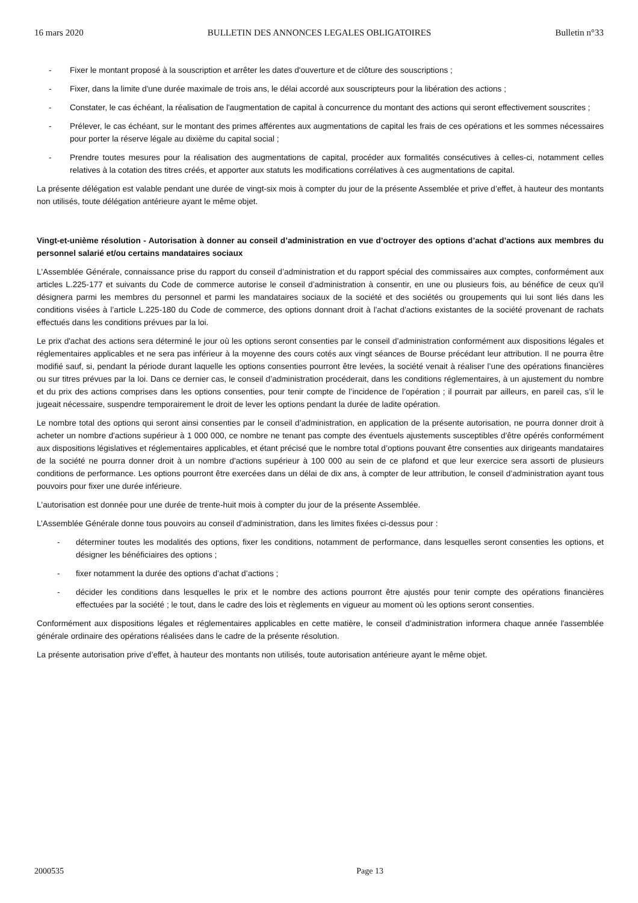16 mars 2020 BULLETIN DES ANNONCES LEGALES OBLIGATOIRES Bulletin n°33
- Fixer le montant proposé à la souscription et arrêter les dates d'ouverture et de clôture des souscriptions ;
- Fixer, dans la limite d'une durée maximale de trois ans, le délai accordé aux souscripteurs pour la libération des actions ;
- Constater, le cas échéant, la réalisation de l'augmentation de capital à concurrence du montant des actions qui seront effectivement souscrites ;
- Prélever, le cas échéant, sur le montant des primes afférentes aux augmentations de capital les frais de ces opérations et les sommes nécessaires pour porter la réserve légale au dixième du capital social ;
- Prendre toutes mesures pour la réalisation des augmentations de capital, procéder aux formalités consécutives à celles-ci, notamment celles relatives à la cotation des titres créés, et apporter aux statuts les modifications corrélatives à ces augmentations de capital.
La présente délégation est valable pendant une durée de vingt-six mois à compter du jour de la présente Assemblée et prive d’effet, à hauteur des montants non utilisés, toute délégation antérieure ayant le même objet.
Vingt-et-unième résolution - Autorisation à donner au conseil d’administration en vue d’octroyer des options d’achat d’actions aux membres du personnel salarié et/ou certains mandataires sociaux
L'Assemblée Générale, connaissance prise du rapport du conseil d’administration et du rapport spécial des commissaires aux comptes, conformément aux articles L.225-177 et suivants du Code de commerce autorise le conseil d’administration à consentir, en une ou plusieurs fois, au bénéfice de ceux qu’il désignera parmi les membres du personnel et parmi les mandataires sociaux de la société et des sociétés ou groupements qui lui sont liés dans les conditions visées à l’article L.225-180 du Code de commerce, des options donnant droit à l'achat d'actions existantes de la société provenant de rachats effectués dans les conditions prévues par la loi.
Le prix d'achat des actions sera déterminé le jour où les options seront consenties par le conseil d’administration conformément aux dispositions légales et réglementaires applicables et ne sera pas inférieur à la moyenne des cours cotés aux vingt séances de Bourse précédant leur attribution. Il ne pourra être modifié sauf, si, pendant la période durant laquelle les options consenties pourront être levées, la société venait à réaliser l’une des opérations financières ou sur titres prévues par la loi. Dans ce dernier cas, le conseil d’administration procéderait, dans les conditions réglementaires, à un ajustement du nombre et du prix des actions comprises dans les options consenties, pour tenir compte de l’incidence de l’opération ; il pourrait par ailleurs, en pareil cas, s’il le jugeait nécessaire, suspendre temporairement le droit de lever les options pendant la durée de ladite opération.
Le nombre total des options qui seront ainsi consenties par le conseil d’administration, en application de la présente autorisation, ne pourra donner droit à acheter un nombre d'actions supérieur à 1 000 000, ce nombre ne tenant pas compte des éventuels ajustements susceptibles d’être opérés conformément aux dispositions législatives et réglementaires applicables, et étant précisé que le nombre total d’options pouvant être consenties aux dirigeants mandataires de la société ne pourra donner droit à un nombre d’actions supérieur à 100 000 au sein de ce plafond et que leur exercice sera assorti de plusieurs conditions de performance. Les options pourront être exercées dans un délai de dix ans, à compter de leur attribution, le conseil d’administration ayant tous pouvoirs pour fixer une durée inférieure.
L'autorisation est donnée pour une durée de trente-huit mois à compter du jour de la présente Assemblée.
L’Assemblée Générale donne tous pouvoirs au conseil d’administration, dans les limites fixées ci-dessus pour :
- déterminer toutes les modalités des options, fixer les conditions, notamment de performance, dans lesquelles seront consenties les options, et désigner les bénéficiaires des options ;
- fixer notamment la durée des options d’achat d’actions ;
- décider les conditions dans lesquelles le prix et le nombre des actions pourront être ajustés pour tenir compte des opérations financières effectuées par la société ; le tout, dans le cadre des lois et règlements en vigueur au moment où les options seront consenties.
Conformément aux dispositions légales et réglementaires applicables en cette matière, le conseil d’administration informera chaque année l'assemblée générale ordinaire des opérations réalisées dans le cadre de la présente résolution.
La présente autorisation prive d’effet, à hauteur des montants non utilisés, toute autorisation antérieure ayant le même objet.
2000535 Page 13